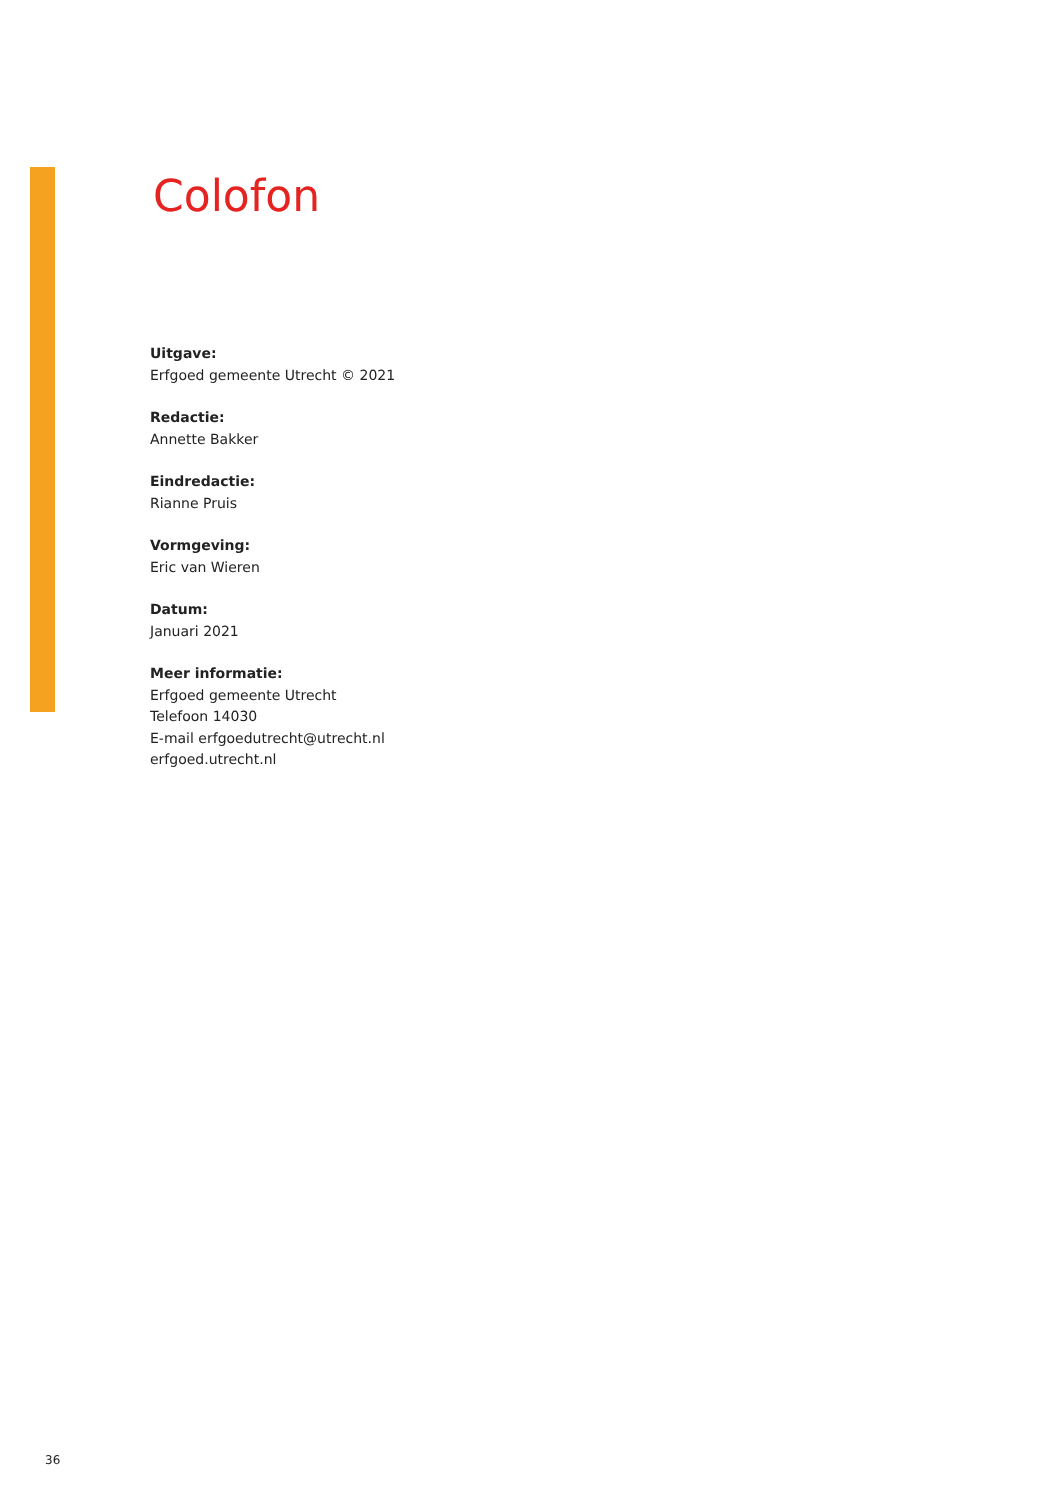Colofon
Uitgave:
Erfgoed gemeente Utrecht © 2021
Redactie:
Annette Bakker
Eindredactie:
Rianne Pruis
Vormgeving:
Eric van Wieren
Datum:
Januari 2021
Meer informatie:
Erfgoed gemeente Utrecht
Telefoon 14030
E-mail erfgoedutrecht@utrecht.nl
erfgoed.utrecht.nl
36